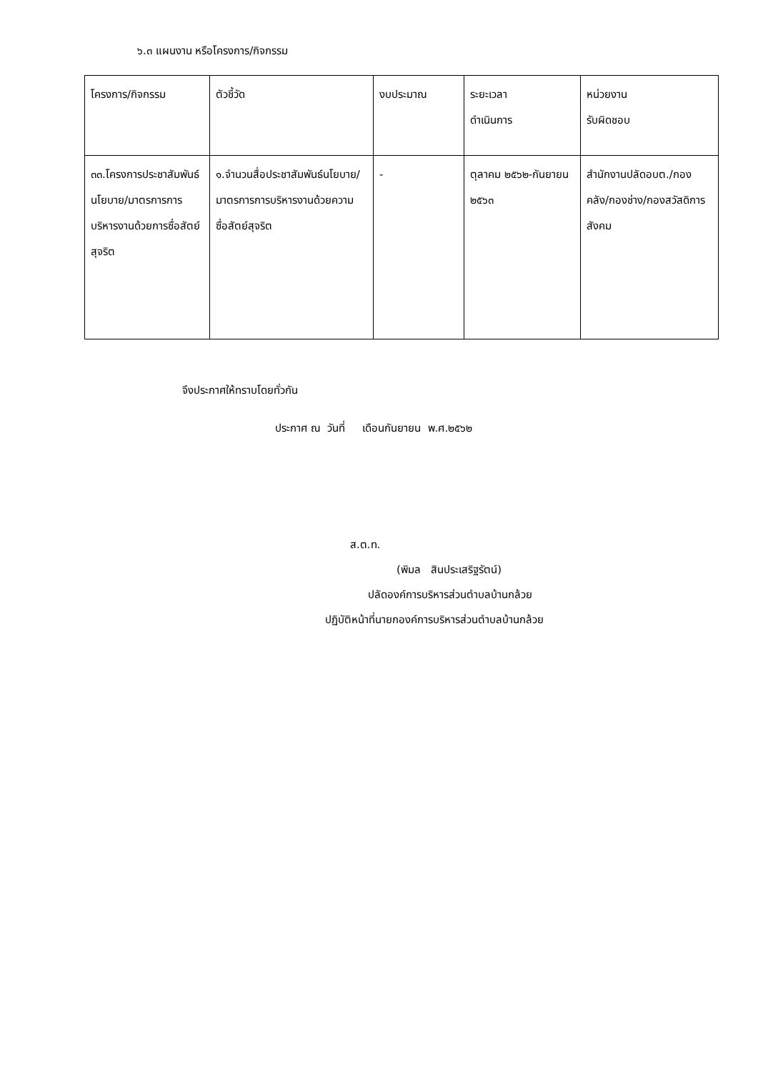๖.๓ แผนงาน หรือโครงการ/กิจกรรม
| โครงการ/กิจกรรม | ตัวชี้วัด | งบประมาณ | ระยะเวลา ดำเนินการ | หน่วยงาน รับผิดชอบ |
| --- | --- | --- | --- | --- |
| ๓๓.โครงการประชาสัมพันธ์นโยบาย/มาตรการการบริหารงานด้วยการซื่อสัตย์สุจริต | ๑.จำนวนสื่อประชาสัมพันธ์นโยบาย/มาตรการการบริหารงานด้วยความซื่อสัตย์สุจริต | - | ตุลาคม ๒๕๖๒-กันยายน ๒๕๖๓ | สำนักงานปลัดอบต./กองคลัง/กองช่าง/กองสวัสดิการสังคม |
จึงประกาศให้ทราบโดยทั่วกัน
ประกาศ ณ วันที่ เดือนกันยายน พ.ศ.๒๕๖๒
ส.ต.ท.
(พิมล สินประเสริฐรัตน์)
ปลัดองค์การบริหารส่วนตำบลบ้านกล้วย
ปฏิบัติหน้าที่นายกองค์การบริหารส่วนตำบลบ้านกล้วย